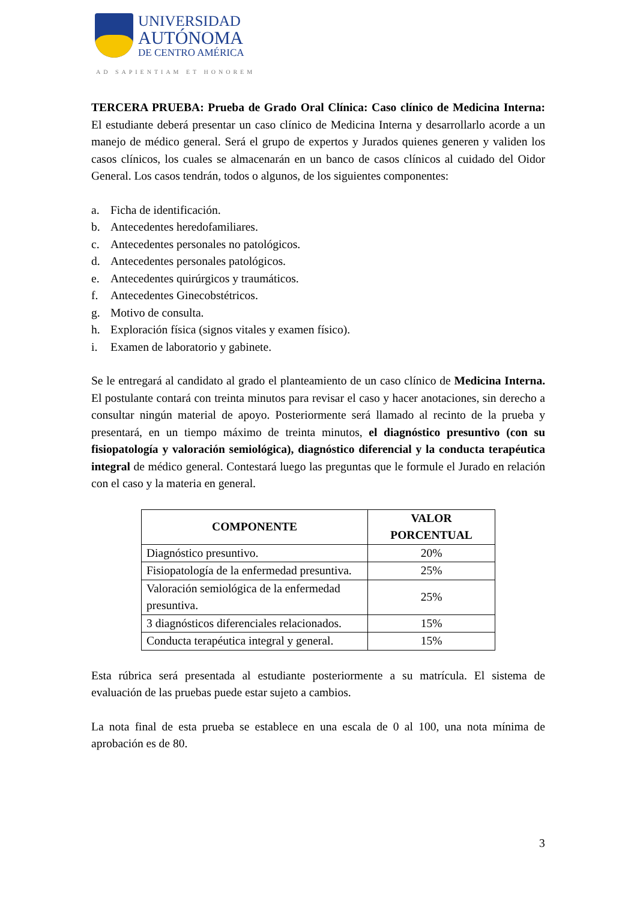UNIVERSIDAD
AUTÓNOMA
DE CENTRO AMÉRICA
AD SAPIENTIAM ET HONOREM
TERCERA PRUEBA: Prueba de Grado Oral Clínica: Caso clínico de Medicina Interna: El estudiante deberá presentar un caso clínico de Medicina Interna y desarrollarlo acorde a un manejo de médico general. Será el grupo de expertos y Jurados quienes generen y validen los casos clínicos, los cuales se almacenarán en un banco de casos clínicos al cuidado del Oidor General. Los casos tendrán, todos o algunos, de los siguientes componentes:
a. Ficha de identificación.
b. Antecedentes heredofamiliares.
c. Antecedentes personales no patológicos.
d. Antecedentes personales patológicos.
e. Antecedentes quirúrgicos y traumáticos.
f. Antecedentes Ginecobstétricos.
g. Motivo de consulta.
h. Exploración física (signos vitales y examen físico).
i. Examen de laboratorio y gabinete.
Se le entregará al candidato al grado el planteamiento de un caso clínico de Medicina Interna. El postulante contará con treinta minutos para revisar el caso y hacer anotaciones, sin derecho a consultar ningún material de apoyo. Posteriormente será llamado al recinto de la prueba y presentará, en un tiempo máximo de treinta minutos, el diagnóstico presuntivo (con su fisiopatología y valoración semiológica), diagnóstico diferencial y la conducta terapéutica integral de médico general. Contestará luego las preguntas que le formule el Jurado en relación con el caso y la materia en general.
| COMPONENTE | VALOR PORCENTUAL |
| --- | --- |
| Diagnóstico presuntivo. | 20% |
| Fisiopatología de la enfermedad presuntiva. | 25% |
| Valoración semiológica de la enfermedad presuntiva. | 25% |
| 3 diagnósticos diferenciales relacionados. | 15% |
| Conducta terapéutica integral y general. | 15% |
Esta rúbrica será presentada al estudiante posteriormente a su matrícula. El sistema de evaluación de las pruebas puede estar sujeto a cambios.
La nota final de esta prueba se establece en una escala de 0 al 100, una nota mínima de aprobación es de 80.
3